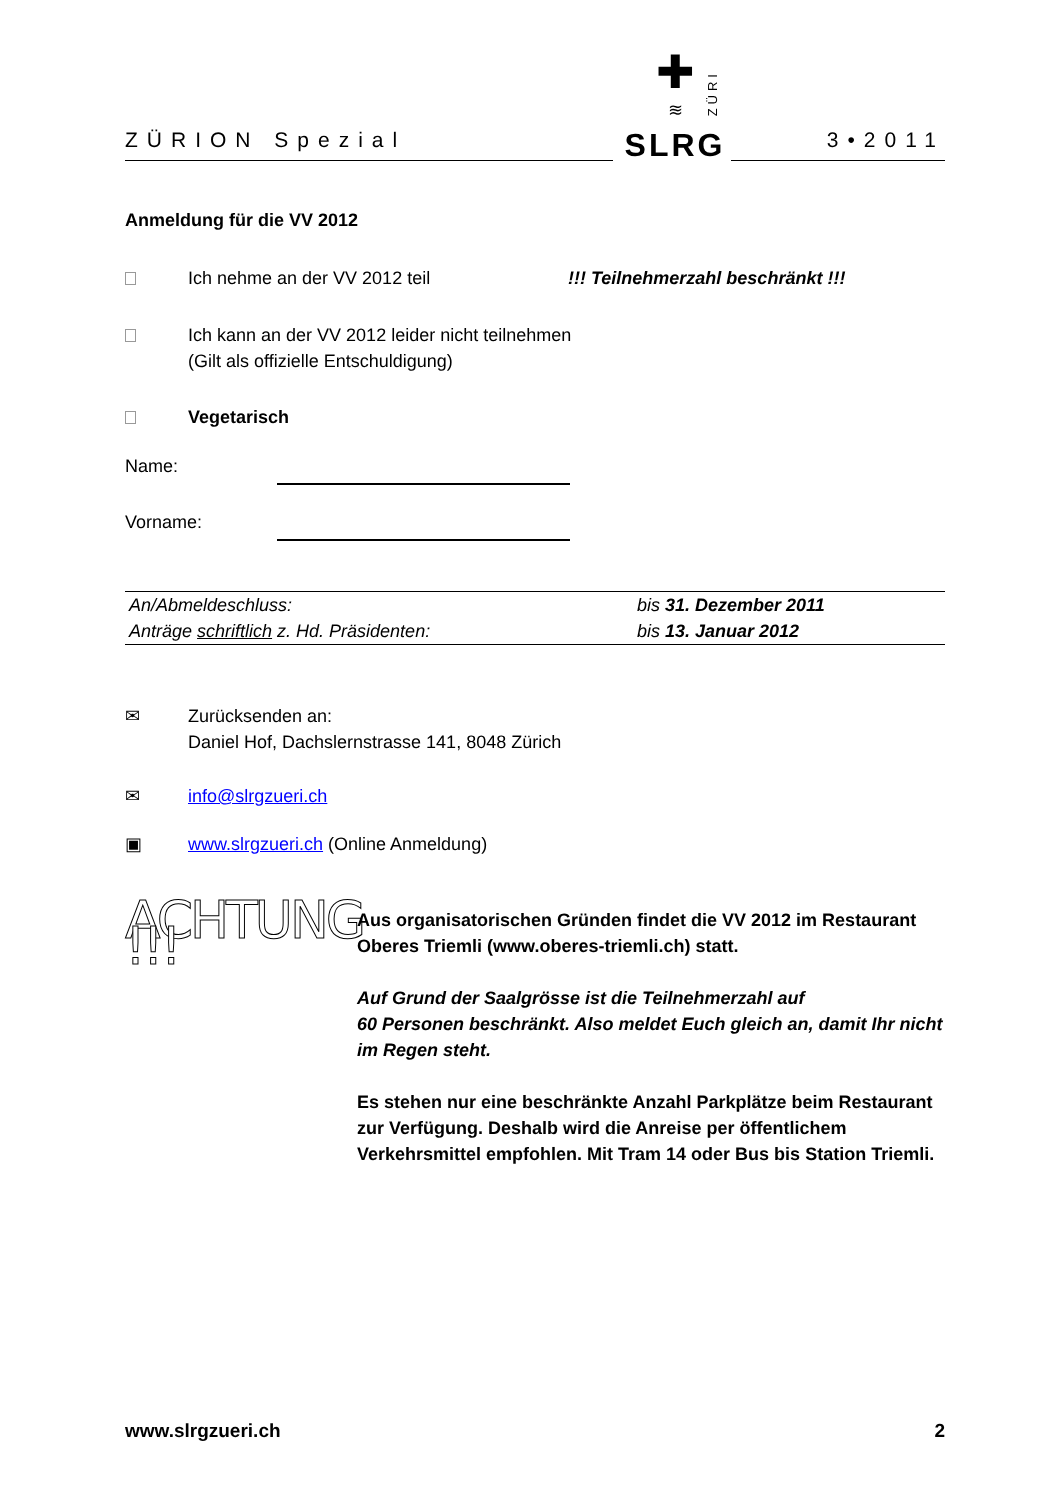ZÜRION Spezial
✚
≋
SLRG
ZÜRI
3•2011
Anmeldung für die VV 2012
Ich nehme an der VV 2012 teil !!! Teilnehmerzahl beschränkt !!!
Ich kann an der VV 2012 leider nicht teilnehmen
(Gilt als offizielle Entschuldigung)
Vegetarisch
Name:
Vorname:
| An/Abmeldeschluss: | bis 31. Dezember 2011 |
| Anträge schriftlich z. Hd. Präsidenten: | bis 13. Januar 2012 |
✉ Zurücksenden an:
Daniel Hof, Dachslernstrasse 141, 8048 Zürich
✉ info@slrgzueri.ch
▣ www.slrgzueri.ch (Online Anmeldung)
ACHTUNG !!!
Aus organisatorischen Gründen findet die VV 2012 im Restaurant Oberes Triemli (www.oberes-triemli.ch) statt.
Auf Grund der Saalgrösse ist die Teilnehmerzahl auf
60 Personen beschränkt. Also meldet Euch gleich an, damit Ihr nicht im Regen steht.
Es stehen nur eine beschränkte Anzahl Parkplätze beim Restaurant zur Verfügung. Deshalb wird die Anreise per öffentlichem Verkehrsmittel empfohlen. Mit Tram 14 oder Bus bis Station Triemli.
www.slrgzueri.ch 2